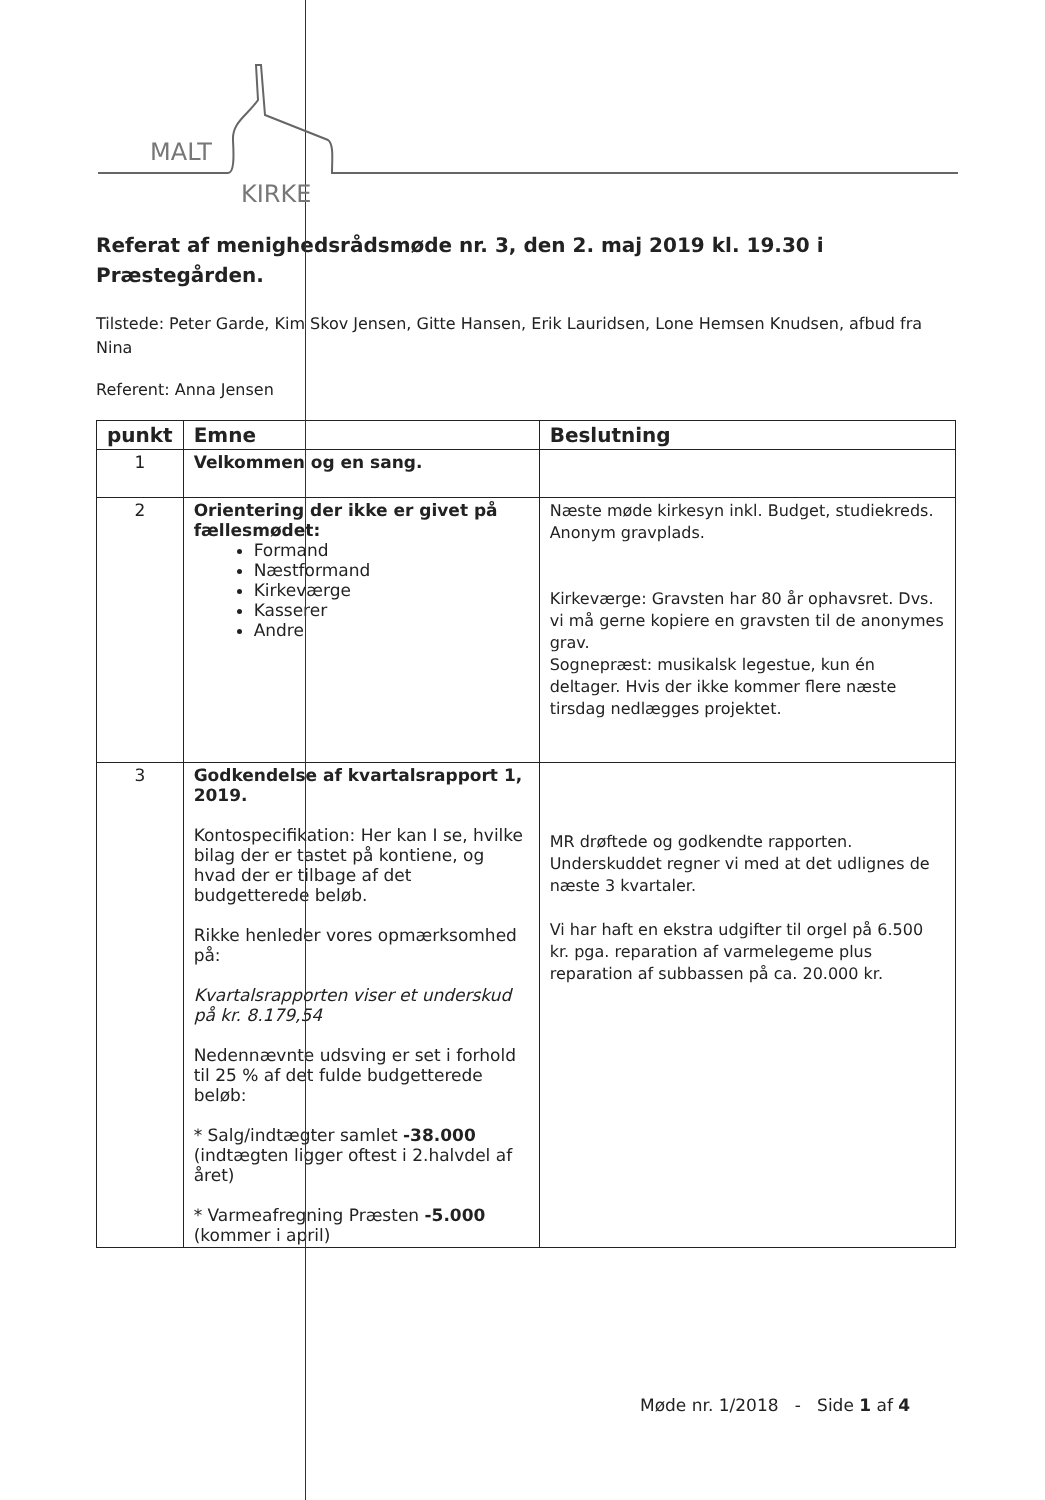MALT
KIRKE
Referat af menighedsrådsmøde nr. 3, den 2. maj 2019 kl. 19.30 i Præstegården.
Tilstede: Peter Garde, Kim Skov Jensen, Gitte Hansen, Erik Lauridsen, Lone Hemsen Knudsen, afbud fra Nina
Referent: Anna Jensen
| punkt | Emne | Beslutning |
| --- | --- | --- |
| 1 | Velkommen og en sang. | |
| 2 | Orientering der ikke er givet på fællesmødet: Formand Næstformand Kirkeværge Kasserer Andre | Næste møde kirkesyn inkl. Budget, studiekreds. Anonym gravplads. Kirkeværge: Gravsten har 80 år ophavsret. Dvs. vi må gerne kopiere en gravsten til de anonymes grav. Sognepræst: musikalsk legestue, kun én deltager. Hvis der ikke kommer flere næste tirsdag nedlægges projektet. |
| 3 | Godkendelse af kvartalsrapport 1, 2019. Kontospecifikation: Her kan I se, hvilke bilag der er tastet på kontiene, og hvad der er tilbage af det budgetterede beløb. Rikke henleder vores opmærksomhed på: Kvartalsrapporten viser et underskud på kr. 8.179,54 Nedennævnte udsving er set i forhold til 25 % af det fulde budgetterede beløb: * Salg/indtægter samlet -38.000 (indtægten ligger oftest i 2.halvdel af året) * Varmeafregning Præsten -5.000 (kommer i april) | MR drøftede og godkendte rapporten. Underskuddet regner vi med at det udlignes de næste 3 kvartaler. Vi har haft en ekstra udgifter til orgel på 6.500 kr. pga. reparation af varmelegeme plus reparation af subbassen på ca. 20.000 kr. |
Møde nr. 1/2018 - Side 1 af 4